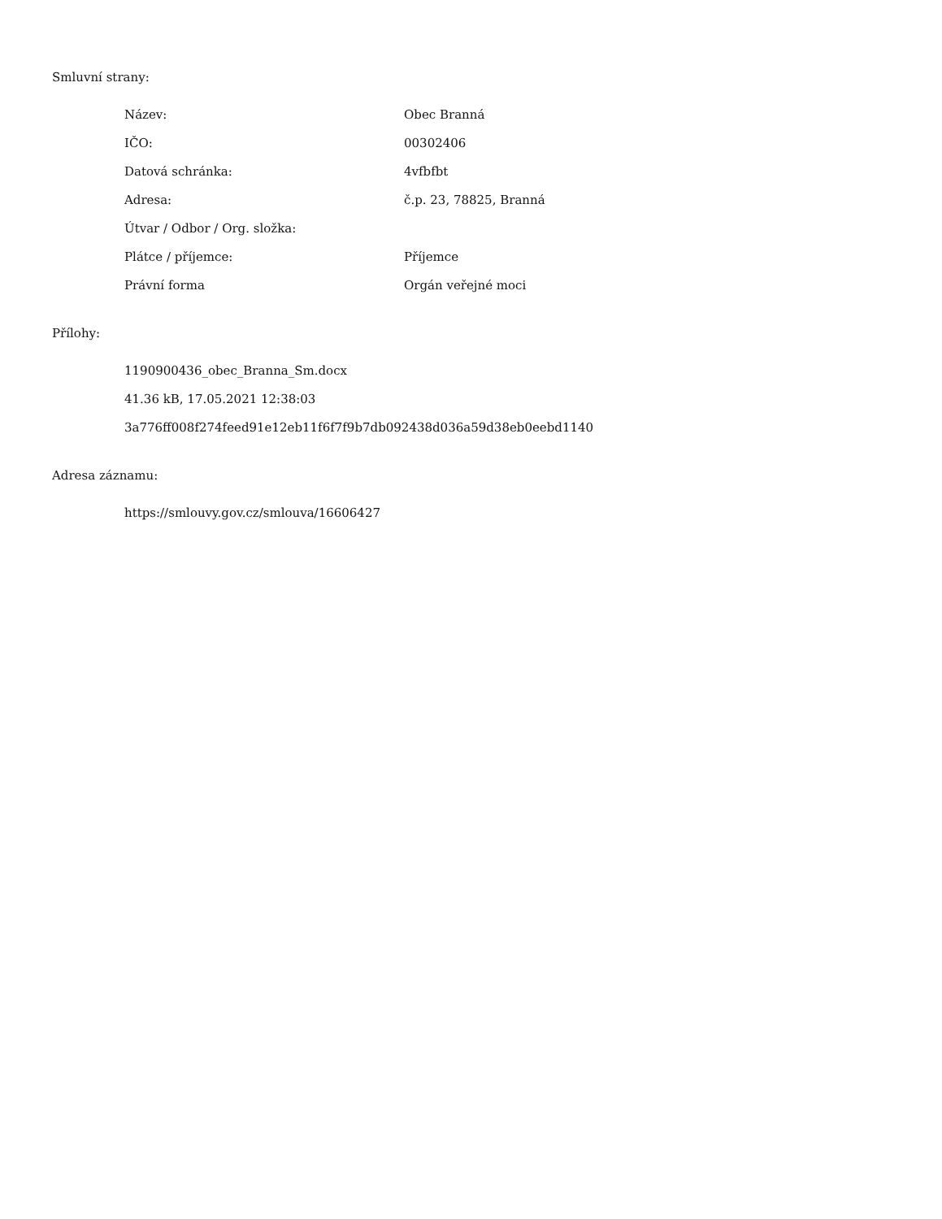Smluvní strany:
| Název: | Obec Branná |
| IČO: | 00302406 |
| Datová schránka: | 4vfbfbt |
| Adresa: | č.p. 23, 78825, Branná |
| Útvar / Odbor / Org. složka: | |
| Plátce / příjemce: | Příjemce |
| Právní forma | Orgán veřejné moci |
Přílohy:
1190900436_obec_Branna_Sm.docx
41.36 kB, 17.05.2021 12:38:03
3a776ff008f274feed91e12eb11f6f7f9b7db092438d036a59d38eb0eebd1140
Adresa záznamu:
https://smlouvy.gov.cz/smlouva/16606427